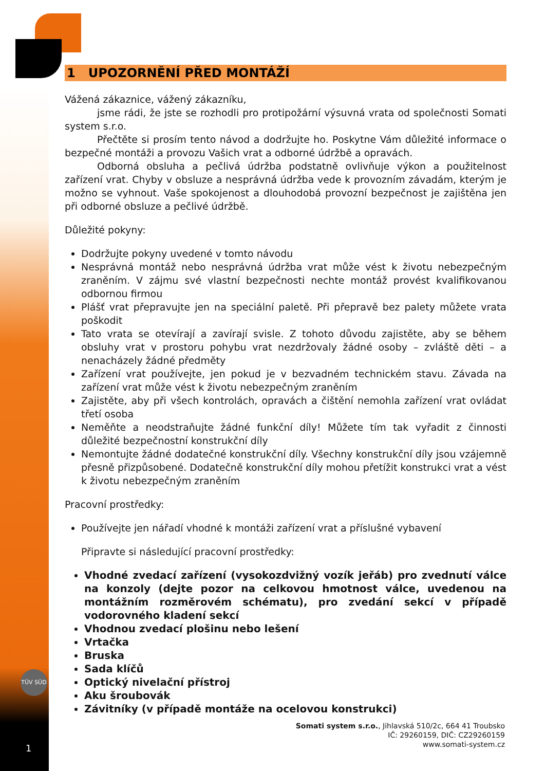TÜV SÜD
1 UPOZORNĚNÍ PŘED MONTÁŽÍ
Vážená zákaznice, vážený zákazníku,
jsme rádi, že jste se rozhodli pro protipožární výsuvná vrata od společnosti Somati system s.r.o.
Přečtěte si prosím tento návod a dodržujte ho. Poskytne Vám důležité informace o bezpečné montáži a provozu Vašich vrat a odborné údržbě a opravách.
Odborná obsluha a pečlivá údržba podstatně ovlivňuje výkon a použitelnost zařízení vrat. Chyby v obsluze a nesprávná údržba vede k provozním závadám, kterým je možno se vyhnout. Vaše spokojenost a dlouhodobá provozní bezpečnost je zajištěna jen při odborné obsluze a pečlivé údržbě.
Důležité pokyny:
Dodržujte pokyny uvedené v tomto návodu
Nesprávná montáž nebo nesprávná údržba vrat může vést k životu nebezpečným zraněním. V zájmu své vlastní bezpečnosti nechte montáž provést kvalifikovanou odbornou firmou
Plášť vrat přepravujte jen na speciální paletě. Při přepravě bez palety můžete vrata poškodit
Tato vrata se otevírají a zavírají svisle. Z tohoto důvodu zajistěte, aby se během obsluhy vrat v prostoru pohybu vrat nezdržovaly žádné osoby – zvláště děti – a nenacházely žádné předměty
Zařízení vrat používejte, jen pokud je v bezvadném technickém stavu. Závada na zařízení vrat může vést k životu nebezpečným zraněním
Zajistěte, aby při všech kontrolách, opravách a čištění nemohla zařízení vrat ovládat třetí osoba
Neměňte a neodstraňujte žádné funkční díly! Můžete tím tak vyřadit z činnosti důležité bezpečnostní konstrukční díly
Nemontujte žádné dodatečné konstrukční díly. Všechny konstrukční díly jsou vzájemně přesně přizpůsobené. Dodatečně konstrukční díly mohou přetížit konstrukci vrat a vést k životu nebezpečným zraněním
Pracovní prostředky:
Používejte jen nářadí vhodné k montáži zařízení vrat a příslušné vybavení
Připravte si následující pracovní prostředky:
Vhodné zvedací zařízení (vysokozdvižný vozík jeřáb) pro zvednutí válce na konzoly (dejte pozor na celkovou hmotnost válce, uvedenou na montážním rozměrovém schématu), pro zvedání sekcí v případě vodorovného kladení sekcí
Vhodnou zvedací plošinu nebo lešení
Vrtačka
Bruska
Sada klíčů
Optický nivelační přístroj
Aku šroubovák
Závitníky (v případě montáže na ocelovou konstrukci)
Somati system s.r.o., Jihlavská 510/2c, 664 41 Troubsko
IČ: 29260159, DIČ: CZ29260159
www.somati-system.cz
1